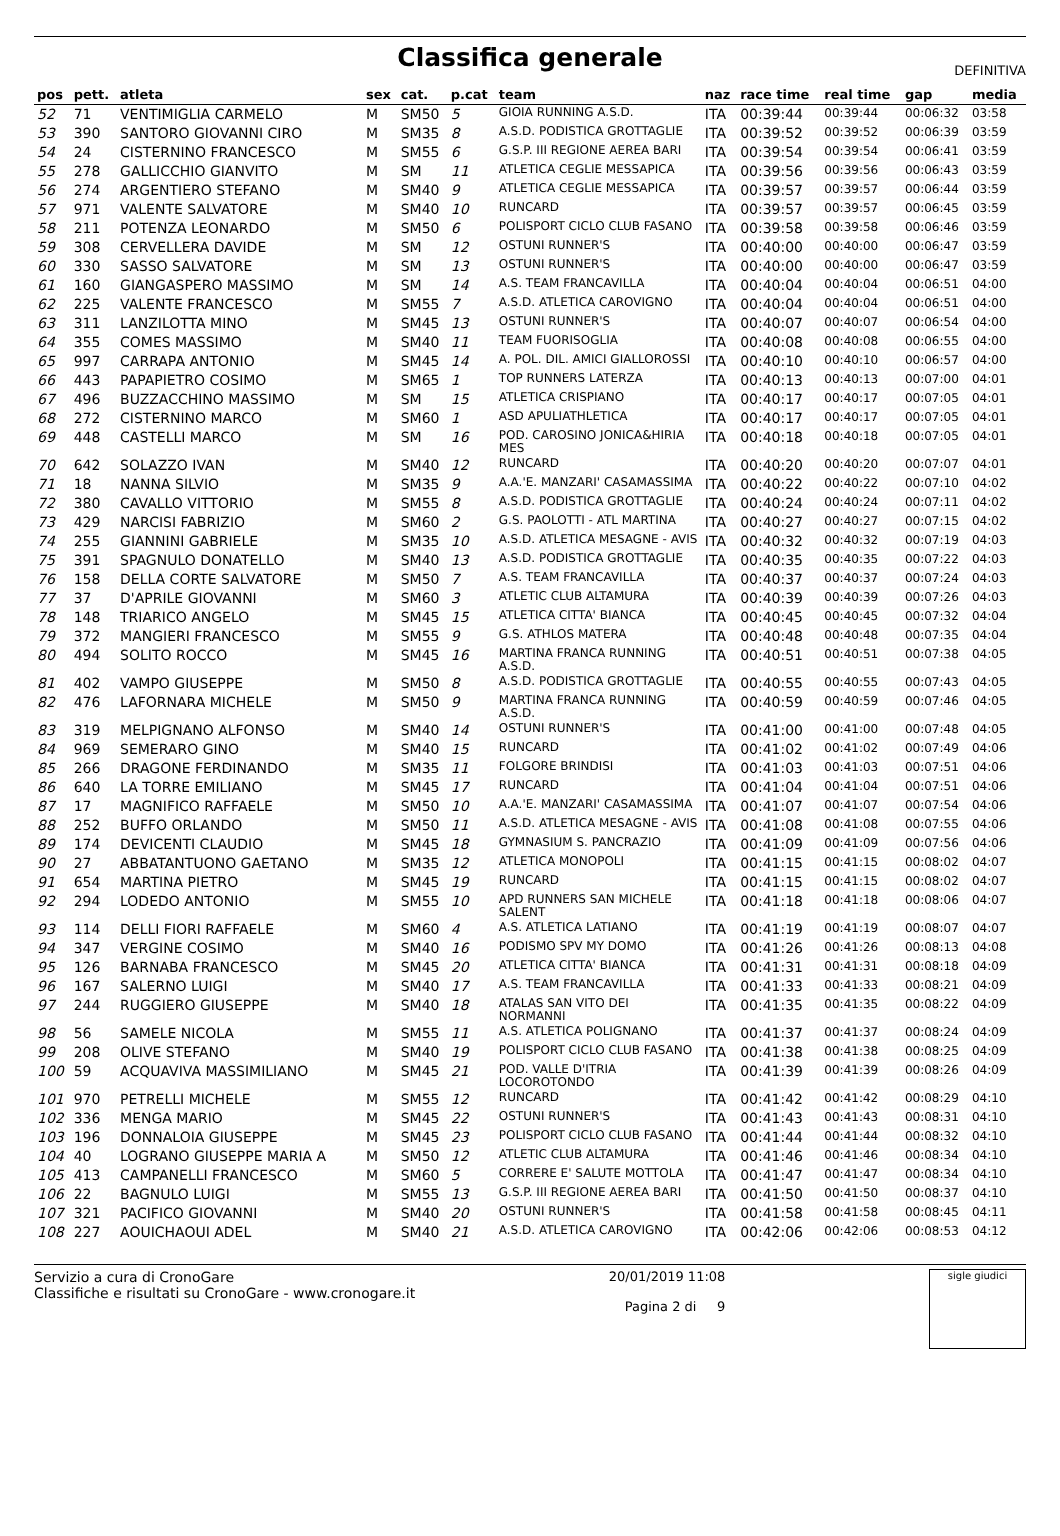Classifica generale
DEFINITIVA
| pos | pett. | atleta | sex | cat. | p.cat | team | naz | race time | real time | gap | media |
| --- | --- | --- | --- | --- | --- | --- | --- | --- | --- | --- | --- |
| 52 | 71 | VENTIMIGLIA CARMELO | M | SM50 | 5 | GIOIA RUNNING A.S.D. | ITA | 00:39:44 | 00:39:44 | 00:06:32 | 03:58 |
| 53 | 390 | SANTORO GIOVANNI CIRO | M | SM35 | 8 | A.S.D. PODISTICA GROTTAGLIE | ITA | 00:39:52 | 00:39:52 | 00:06:39 | 03:59 |
| 54 | 24 | CISTERNINO FRANCESCO | M | SM55 | 6 | G.S.P. III REGIONE AEREA BARI | ITA | 00:39:54 | 00:39:54 | 00:06:41 | 03:59 |
| 55 | 278 | GALLICCHIO GIANVITO | M | SM | 11 | ATLETICA CEGLIE MESSAPICA | ITA | 00:39:56 | 00:39:56 | 00:06:43 | 03:59 |
| 56 | 274 | ARGENTIERO STEFANO | M | SM40 | 9 | ATLETICA CEGLIE MESSAPICA | ITA | 00:39:57 | 00:39:57 | 00:06:44 | 03:59 |
| 57 | 971 | VALENTE SALVATORE | M | SM40 | 10 | RUNCARD | ITA | 00:39:57 | 00:39:57 | 00:06:45 | 03:59 |
| 58 | 211 | POTENZA LEONARDO | M | SM50 | 6 | POLISPORT CICLO CLUB FASANO | ITA | 00:39:58 | 00:39:58 | 00:06:46 | 03:59 |
| 59 | 308 | CERVELLERA DAVIDE | M | SM | 12 | OSTUNI RUNNER'S | ITA | 00:40:00 | 00:40:00 | 00:06:47 | 03:59 |
| 60 | 330 | SASSO SALVATORE | M | SM | 13 | OSTUNI RUNNER'S | ITA | 00:40:00 | 00:40:00 | 00:06:47 | 03:59 |
| 61 | 160 | GIANGASPERO MASSIMO | M | SM | 14 | A.S. TEAM FRANCAVILLA | ITA | 00:40:04 | 00:40:04 | 00:06:51 | 04:00 |
| 62 | 225 | VALENTE FRANCESCO | M | SM55 | 7 | A.S.D. ATLETICA CAROVIGNO | ITA | 00:40:04 | 00:40:04 | 00:06:51 | 04:00 |
| 63 | 311 | LANZILOTTA MINO | M | SM45 | 13 | OSTUNI RUNNER'S | ITA | 00:40:07 | 00:40:07 | 00:06:54 | 04:00 |
| 64 | 355 | COMES MASSIMO | M | SM40 | 11 | TEAM FUORISOGLIA | ITA | 00:40:08 | 00:40:08 | 00:06:55 | 04:00 |
| 65 | 997 | CARRAPA ANTONIO | M | SM45 | 14 | A. POL. DIL. AMICI GIALLOROSSI | ITA | 00:40:10 | 00:40:10 | 00:06:57 | 04:00 |
| 66 | 443 | PAPAPIETRO COSIMO | M | SM65 | 1 | TOP RUNNERS LATERZA | ITA | 00:40:13 | 00:40:13 | 00:07:00 | 04:01 |
| 67 | 496 | BUZZACCHINO MASSIMO | M | SM | 15 | ATLETICA CRISPIANO | ITA | 00:40:17 | 00:40:17 | 00:07:05 | 04:01 |
| 68 | 272 | CISTERNINO MARCO | M | SM60 | 1 | ASD APULIATHLETICA | ITA | 00:40:17 | 00:40:17 | 00:07:05 | 04:01 |
| 69 | 448 | CASTELLI MARCO | M | SM | 16 | POD. CAROSINO JONICA&HIRIA MES | ITA | 00:40:18 | 00:40:18 | 00:07:05 | 04:01 |
| 70 | 642 | SOLAZZO IVAN | M | SM40 | 12 | RUNCARD | ITA | 00:40:20 | 00:40:20 | 00:07:07 | 04:01 |
| 71 | 18 | NANNA SILVIO | M | SM35 | 9 | A.A.'E. MANZARI' CASAMASSIMA | ITA | 00:40:22 | 00:40:22 | 00:07:10 | 04:02 |
| 72 | 380 | CAVALLO VITTORIO | M | SM55 | 8 | A.S.D. PODISTICA GROTTAGLIE | ITA | 00:40:24 | 00:40:24 | 00:07:11 | 04:02 |
| 73 | 429 | NARCISI FABRIZIO | M | SM60 | 2 | G.S. PAOLOTTI - ATL MARTINA | ITA | 00:40:27 | 00:40:27 | 00:07:15 | 04:02 |
| 74 | 255 | GIANNINI GABRIELE | M | SM35 | 10 | A.S.D. ATLETICA MESAGNE - AVIS | ITA | 00:40:32 | 00:40:32 | 00:07:19 | 04:03 |
| 75 | 391 | SPAGNULO DONATELLO | M | SM40 | 13 | A.S.D. PODISTICA GROTTAGLIE | ITA | 00:40:35 | 00:40:35 | 00:07:22 | 04:03 |
| 76 | 158 | DELLA CORTE SALVATORE | M | SM50 | 7 | A.S. TEAM FRANCAVILLA | ITA | 00:40:37 | 00:40:37 | 00:07:24 | 04:03 |
| 77 | 37 | D'APRILE GIOVANNI | M | SM60 | 3 | ATLETIC CLUB ALTAMURA | ITA | 00:40:39 | 00:40:39 | 00:07:26 | 04:03 |
| 78 | 148 | TRIARICO ANGELO | M | SM45 | 15 | ATLETICA CITTA' BIANCA | ITA | 00:40:45 | 00:40:45 | 00:07:32 | 04:04 |
| 79 | 372 | MANGIERI FRANCESCO | M | SM55 | 9 | G.S. ATHLOS MATERA | ITA | 00:40:48 | 00:40:48 | 00:07:35 | 04:04 |
| 80 | 494 | SOLITO ROCCO | M | SM45 | 16 | MARTINA FRANCA RUNNING A.S.D. | ITA | 00:40:51 | 00:40:51 | 00:07:38 | 04:05 |
| 81 | 402 | VAMPO GIUSEPPE | M | SM50 | 8 | A.S.D. PODISTICA GROTTAGLIE | ITA | 00:40:55 | 00:40:55 | 00:07:43 | 04:05 |
| 82 | 476 | LAFORNARA MICHELE | M | SM50 | 9 | MARTINA FRANCA RUNNING A.S.D. | ITA | 00:40:59 | 00:40:59 | 00:07:46 | 04:05 |
| 83 | 319 | MELPIGNANO ALFONSO | M | SM40 | 14 | OSTUNI RUNNER'S | ITA | 00:41:00 | 00:41:00 | 00:07:48 | 04:05 |
| 84 | 969 | SEMERARO GINO | M | SM40 | 15 | RUNCARD | ITA | 00:41:02 | 00:41:02 | 00:07:49 | 04:06 |
| 85 | 266 | DRAGONE FERDINANDO | M | SM35 | 11 | FOLGORE BRINDISI | ITA | 00:41:03 | 00:41:03 | 00:07:51 | 04:06 |
| 86 | 640 | LA TORRE EMILIANO | M | SM45 | 17 | RUNCARD | ITA | 00:41:04 | 00:41:04 | 00:07:51 | 04:06 |
| 87 | 17 | MAGNIFICO RAFFAELE | M | SM50 | 10 | A.A.'E. MANZARI' CASAMASSIMA | ITA | 00:41:07 | 00:41:07 | 00:07:54 | 04:06 |
| 88 | 252 | BUFFO ORLANDO | M | SM50 | 11 | A.S.D. ATLETICA MESAGNE - AVIS | ITA | 00:41:08 | 00:41:08 | 00:07:55 | 04:06 |
| 89 | 174 | DEVICENTI CLAUDIO | M | SM45 | 18 | GYMNASIUM S. PANCRAZIO | ITA | 00:41:09 | 00:41:09 | 00:07:56 | 04:06 |
| 90 | 27 | ABBATANTUONO GAETANO | M | SM35 | 12 | ATLETICA MONOPOLI | ITA | 00:41:15 | 00:41:15 | 00:08:02 | 04:07 |
| 91 | 654 | MARTINA PIETRO | M | SM45 | 19 | RUNCARD | ITA | 00:41:15 | 00:41:15 | 00:08:02 | 04:07 |
| 92 | 294 | LODEDO ANTONIO | M | SM55 | 10 | APD RUNNERS SAN MICHELE SALENT | ITA | 00:41:18 | 00:41:18 | 00:08:06 | 04:07 |
| 93 | 114 | DELLI FIORI RAFFAELE | M | SM60 | 4 | A.S. ATLETICA LATIANO | ITA | 00:41:19 | 00:41:19 | 00:08:07 | 04:07 |
| 94 | 347 | VERGINE COSIMO | M | SM40 | 16 | PODISMO SPV MY DOMO | ITA | 00:41:26 | 00:41:26 | 00:08:13 | 04:08 |
| 95 | 126 | BARNABA FRANCESCO | M | SM45 | 20 | ATLETICA CITTA' BIANCA | ITA | 00:41:31 | 00:41:31 | 00:08:18 | 04:09 |
| 96 | 167 | SALERNO LUIGI | M | SM40 | 17 | A.S. TEAM FRANCAVILLA | ITA | 00:41:33 | 00:41:33 | 00:08:21 | 04:09 |
| 97 | 244 | RUGGIERO GIUSEPPE | M | SM40 | 18 | ATALAS SAN VITO DEI NORMANNI | ITA | 00:41:35 | 00:41:35 | 00:08:22 | 04:09 |
| 98 | 56 | SAMELE NICOLA | M | SM55 | 11 | A.S. ATLETICA POLIGNANO | ITA | 00:41:37 | 00:41:37 | 00:08:24 | 04:09 |
| 99 | 208 | OLIVE STEFANO | M | SM40 | 19 | POLISPORT CICLO CLUB FASANO | ITA | 00:41:38 | 00:41:38 | 00:08:25 | 04:09 |
| 100 | 59 | ACQUAVIVA MASSIMILIANO | M | SM45 | 21 | POD. VALLE D'ITRIA LOCOROTONDO | ITA | 00:41:39 | 00:41:39 | 00:08:26 | 04:09 |
| 101 | 970 | PETRELLI MICHELE | M | SM55 | 12 | RUNCARD | ITA | 00:41:42 | 00:41:42 | 00:08:29 | 04:10 |
| 102 | 336 | MENGA MARIO | M | SM45 | 22 | OSTUNI RUNNER'S | ITA | 00:41:43 | 00:41:43 | 00:08:31 | 04:10 |
| 103 | 196 | DONNALOIA GIUSEPPE | M | SM45 | 23 | POLISPORT CICLO CLUB FASANO | ITA | 00:41:44 | 00:41:44 | 00:08:32 | 04:10 |
| 104 | 40 | LOGRANO GIUSEPPE MARIA A | M | SM50 | 12 | ATLETIC CLUB ALTAMURA | ITA | 00:41:46 | 00:41:46 | 00:08:34 | 04:10 |
| 105 | 413 | CAMPANELLI FRANCESCO | M | SM60 | 5 | CORRERE E' SALUTE MOTTOLA | ITA | 00:41:47 | 00:41:47 | 00:08:34 | 04:10 |
| 106 | 22 | BAGNULO LUIGI | M | SM55 | 13 | G.S.P. III REGIONE AEREA BARI | ITA | 00:41:50 | 00:41:50 | 00:08:37 | 04:10 |
| 107 | 321 | PACIFICO GIOVANNI | M | SM40 | 20 | OSTUNI RUNNER'S | ITA | 00:41:58 | 00:41:58 | 00:08:45 | 04:11 |
| 108 | 227 | AOUICHAOUI ADEL | M | SM40 | 21 | A.S.D. ATLETICA CAROVIGNO | ITA | 00:42:06 | 00:42:06 | 00:08:53 | 04:12 |
Servizio a cura di CronoGare
Classifiche e risultati su CronoGare - www.cronogare.it
20/01/2019 11:08
Pagina 2 di 9
sigle giudici